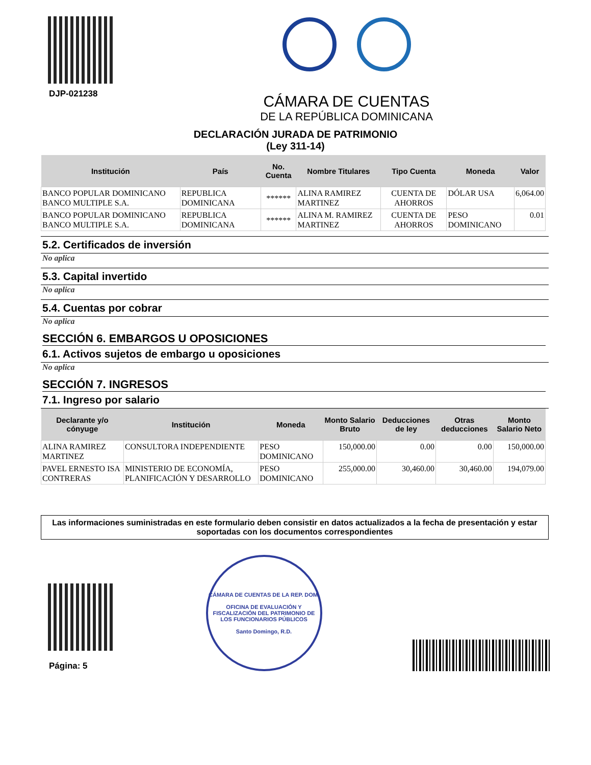DJP-021238
CÁMARA DE CUENTAS
DE LA REPÚBLICA DOMINICANA
DECLARACIÓN JURADA DE PATRIMONIO
(Ley 311-14)
| Institución | País | No. Cuenta | Nombre Titulares | Tipo Cuenta | Moneda | Valor |
| --- | --- | --- | --- | --- | --- | --- |
| BANCO POPULAR DOMINICANO BANCO MULTIPLE S.A. | REPUBLICA DOMINICANA | ****** | ALINA RAMIREZ MARTINEZ | CUENTA DE AHORROS | DÓLAR USA | 6,064.00 |
| BANCO POPULAR DOMINICANO BANCO MULTIPLE S.A. | REPUBLICA DOMINICANA | ****** | ALINA M. RAMIREZ MARTINEZ | CUENTA DE AHORROS | PESO DOMINICANO | 0.01 |
5.2. Certificados de inversión
No aplica
5.3. Capital invertido
No aplica
5.4. Cuentas por cobrar
No aplica
SECCIÓN 6. EMBARGOS U OPOSICIONES
6.1. Activos sujetos de embargo u oposiciones
No aplica
SECCIÓN 7. INGRESOS
7.1. Ingreso por salario
| Declarante y/o cónyuge | Institución | Moneda | Monto Salario Bruto | Deducciones de ley | Otras deducciones | Monto Salario Neto |
| --- | --- | --- | --- | --- | --- | --- |
| ALINA RAMIREZ MARTINEZ | CONSULTORA INDEPENDIENTE | PESO DOMINICANO | 150,000.00 | 0.00 | 0.00 | 150,000.00 |
| PAVEL ERNESTO ISA CONTRERAS | MINISTERIO DE ECONOMÍA, PLANIFICACIÓN Y DESARROLLO | PESO DOMINICANO | 255,000.00 | 30,460.00 | 30,460.00 | 194,079.00 |
Las informaciones suministradas en este formulario deben consistir en datos actualizados a la fecha de presentación y estar soportadas con los documentos correspondientes
Página: 5
CÁMARA DE CUENTAS DE LA REP. DOM.
OFICINA DE EVALUACIÓN Y FISCALIZACIÓN DEL PATRIMONIO DE LOS FUNCIONARIOS PÚBLICOS
Santo Domingo, R.D.